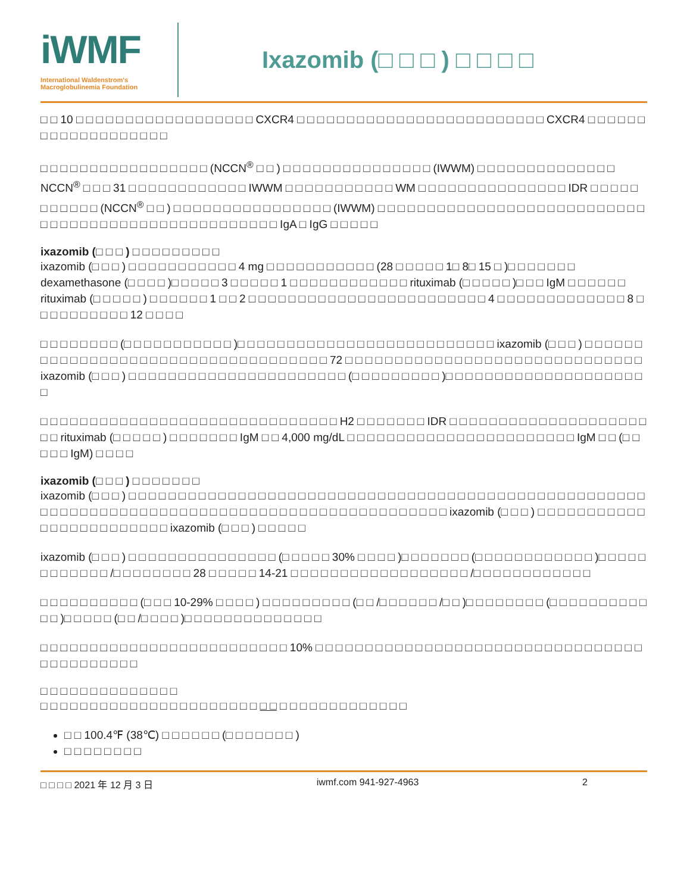iWMF
International Waldenstrom's
Macroglobulinemia Foundation
Ixazomib (□ □ □ ) □ □ □ □
□ □ 10 □ □ □ □ □ □ □ □ □ □ □ □ □ □ □ □ □ □ CXCR4 □ □ □ □ □ □ □ □ □ □ □ □ □ □ □ □ □ □ □ □ □ □ □ □ □ CXCR4 □ □ □ □ □ □ □ □ □ □ □ □ □ □ □ □ □ □ □
□ □ □ □ □ □ □ □ □ □ □ □ □ □ □ □ □ (NCCN<sup>®</sup> □ □ ) □ □ □ □ □ □ □ □ □ □ □ □ □ □ □ (IWWM) □ □ □ □ □ □ □ □ □ □ □ □ □ □ NCCN<sup>®</sup> □ □ □ 31 □ □ □ □ □ □ □ □ □ □ □ □ IWWM □ □ □ □ □ □ □ □ □ □ □ WM □ □ □ □ □ □ □ □ □ □ □ □ □ □ □ IDR □ □ □ □ □ □ □ □ □ □ □ (NCCN<sup>®</sup> □ □ ) □ □ □ □ □ □ □ □ □ □ □ □ □ □ □ □ (IWWM) □ □ □ □ □ □ □ □ □ □ □ □ □ □ □ □ □ □ □ □ □ □ □ □ □ □ □ □ □ □ □ □ □ □ □ □ □ □ □ □ □ □ □ □ □ □ □ □ □ □ □ IgA □ IgG □ □ □ □ □
ixazomib (□ □ □ ) □ □ □ □ □ □ □ □ □
ixazomib (□ □ □ ) □ □ □ □ □ □ □ □ □ □ □ 4 mg □ □ □ □ □ □ □ □ □ □ □ (28 □ □ □ □ □ 1□ 8□ 15 □ )□ □ □ □ □ □ □ dexamethasone (□ □ □ □ )□ □ □ □ □ 3 □ □ □ □ □ 1 □ □ □ □ □ □ □ □ □ □ □ □ rituximab (□ □ □ □ □ )□ □ □ IgM □ □ □ □ □ □ rituximab (□ □ □ □ □ ) □ □ □ □ □ □ 1 □ □ 2 □ □ □ □ □ □ □ □ □ □ □ □ □ □ □ □ □ □ □ □ □ □ □ □ 4 □ □ □ □ □ □ □ □ □ □ □ □ □ 8 □ □ □ □ □ □ □ □ □ □ 12 □ □ □ □
□ □ □ □ □ □ □ □ (□ □ □ □ □ □ □ □ □ □ □ )□ □ □ □ □ □ □ □ □ □ □ □ □ □ □ □ □ □ □ □ □ □ □ □ □ □ ixazomib (□ □ □ ) □ □ □ □ □ □ □ □ □ □ □ □ □ □ □ □ □ □ □ □ □ □ □ □ □ □ □ □ □ □ □ □ □ □ □ 72 □ □ □ □ □ □ □ □ □ □ □ □ □ □ □ □ □ □ □ □ □ □ □ □ □ □ □ □ □ □ ixazomib (□ □ □ ) □ □ □ □ □ □ □ □ □ □ □ □ □ □ □ □ □ □ □ □ □ □ (□ □ □ □ □ □ □ □ □ )□ □ □ □ □ □ □ □ □ □ □ □ □ □ □ □ □ □ □ □ □
□ □ □ □ □ □ □ □ □ □ □ □ □ □ □ □ □ □ □ □ □ □ □ □ □ □ □ □ □ □ H2 □ □ □ □ □ □ □ IDR □ □ □ □ □ □ □ □ □ □ □ □ □ □ □ □ □ □ □ □ □ □ rituximab (□ □ □ □ □ ) □ □ □ □ □ □ □ IgM □ □ 4,000 mg/dL □ □ □ □ □ □ □ □ □ □ □ □ □ □ □ □ □ □ □ □ □ □ □ IgM □ □ (□ □ □ □ □ IgM) □ □ □ □
ixazomib (□ □ □ ) □ □ □ □ □ □ □
ixazomib (□ □ □ ) □ □ □ □ □ □ □ □ □ □ □ □ □ □ □ □ □ □ □ □ □ □ □ □ □ □ □ □ □ □ □ □ □ □ □ □ □ □ □ □ □ □ □ □ □ □ □ □ □ □ □ □ □ □ □ □ □ □ □ □ □ □ □ □ □ □ □ □ □ □ □ □ □ □ □ □ □ □ □ □ □ □ □ □ □ □ □ □ □ □ □ □ □ ixazomib (□ □ □ ) □ □ □ □ □ □ □ □ □ □ □ □ □ □ □ □ □ □ □ □ □ □ □ □ ixazomib (□ □ □ ) □ □ □ □ □
ixazomib (□ □ □ ) □ □ □ □ □ □ □ □ □ □ □ □ □ □ □ (□ □ □ □ □ 30% □ □ □ □ )□ □ □ □ □ □ □ (□ □ □ □ □ □ □ □ □ □ □ □ )□ □ □ □ □ □ □ □ □ □ □ □ /□ □ □ □ □ □ □ □ 28 □ □ □ □ □ 14-21 □ □ □ □ □ □ □ □ □ □ □ □ □ □ □ □ □ □ /□ □ □ □ □ □ □ □ □ □ □ □
□ □ □ □ □ □ □ □ □ □ (□ □ □ 10-29% □ □ □ □ ) □ □ □ □ □ □ □ □ □ (□ □ /□ □ □ □ □ □ /□ □ )□ □ □ □ □ □ □ □ (□ □ □ □ □ □ □ □ □ □ □ □ )□ □ □ □ □ (□ □ /□ □ □ □ )□ □ □ □ □ □ □ □ □ □ □ □ □ □
□ □ □ □ □ □ □ □ □ □ □ □ □ □ □ □ □ □ □ □ □ □ □ □ □ 10% □ □ □ □ □ □ □ □ □ □ □ □ □ □ □ □ □ □ □ □ □ □ □ □ □ □ □ □ □ □ □ □ □ □ □ □ □ □ □ □ □ □ □
□ □ □ □ □ □ □ □ □ □ □ □ □ □
□ □ □ □ □ □ □ □ □ □ □ □ □ □ □ □ □ □ □ □ □ □ □ □ □ □ □ □ □ □ □ □ □ □ □ □ □
□ □ 100.4℉ (38℃) □ □ □ □ □ □ (□ □ □ □ □ □ □ )
□ □ □ □ □ □ □ □
□ □ □ □ 2021 年 12 月 3 日 iwmf.com 941-927-4963 2